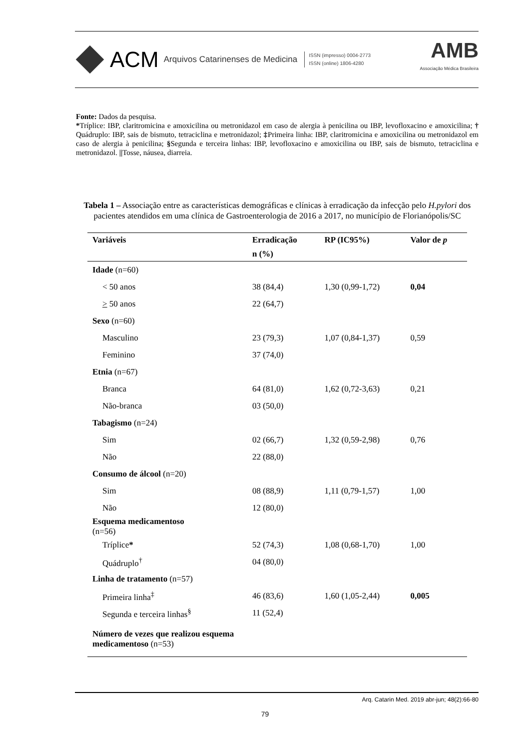ACM Arquivos Catarinenses de Medicina ISSN (impresso) 0004-2773
ISSN (online) 1806-4280 AMB
Associação Médica Brasileira
Fonte: Dados da pesquisa.
*Tríplice: IBP, claritromicina e amoxicilina ou metronidazol em caso de alergia à penicilina ou IBP, levofloxacino e amoxicilina; † Quádruplo: IBP, sais de bismuto, tetraciclina e metronidazol; ‡Primeira linha: IBP, claritromicina e amoxicilina ou metronidazol em caso de alergia à penicilina; §Segunda e terceira linhas: IBP, levofloxacino e amoxicilina ou IBP, sais de bismuto, tetraciclina e metronidazol. ||Tosse, náusea, diarreia.
Tabela 1 – Associação entre as características demográficas e clínicas à erradicação da infecção pelo H.pylori dos pacientes atendidos em uma clínica de Gastroenterologia de 2016 a 2017, no município de Florianópolis/SC
| Variáveis | Erradicação | RP (IC95%) | Valor de p |
| --- | --- | --- | --- |
| | n (%) | | |
| Idade (n=60) | | | |
| < 50 anos | 38 (84,4) | 1,30 (0,99-1,72) | 0,04 |
| > 50 anos | 22 (64,7) | | |
| Sexo (n=60) | | | |
| Masculino | 23 (79,3) | 1,07 (0,84-1,37) | 0,59 |
| Feminino | 37 (74,0) | | |
| Etnia (n=67) | | | |
| Branca | 64 (81,0) | 1,62 (0,72-3,63) | 0,21 |
| Não-branca | 03 (50,0) | | |
| Tabagismo (n=24) | | | |
| Sim | 02 (66,7) | 1,32 (0,59-2,98) | 0,76 |
| Não | 22 (88,0) | | |
| Consumo de álcool (n=20) | | | |
| Sim | 08 (88,9) | 1,11 (0,79-1,57) | 1,00 |
| Não | 12 (80,0) | | |
| Esquema medicamentoso (n=56) | | | |
| Tríplice * | 52 (74,3) | 1,08 (0,68-1,70) | 1,00 |
| Quádruplo<sup>†</sup> | 04 (80,0) | | |
| Linha de tratamento (n=57) | | | |
| Primeira linha<sup>‡</sup> | 46 (83,6) | 1,60 (1,05-2,44) | 0,005 |
| Segunda e terceira linhas<sup>§</sup> | 11 (52,4) | | |
| Número de vezes que realizou esquema medicamentoso (n=53) | | | |
Arq. Catarin Med. 2019 abr-jun; 48(2):66-80
79